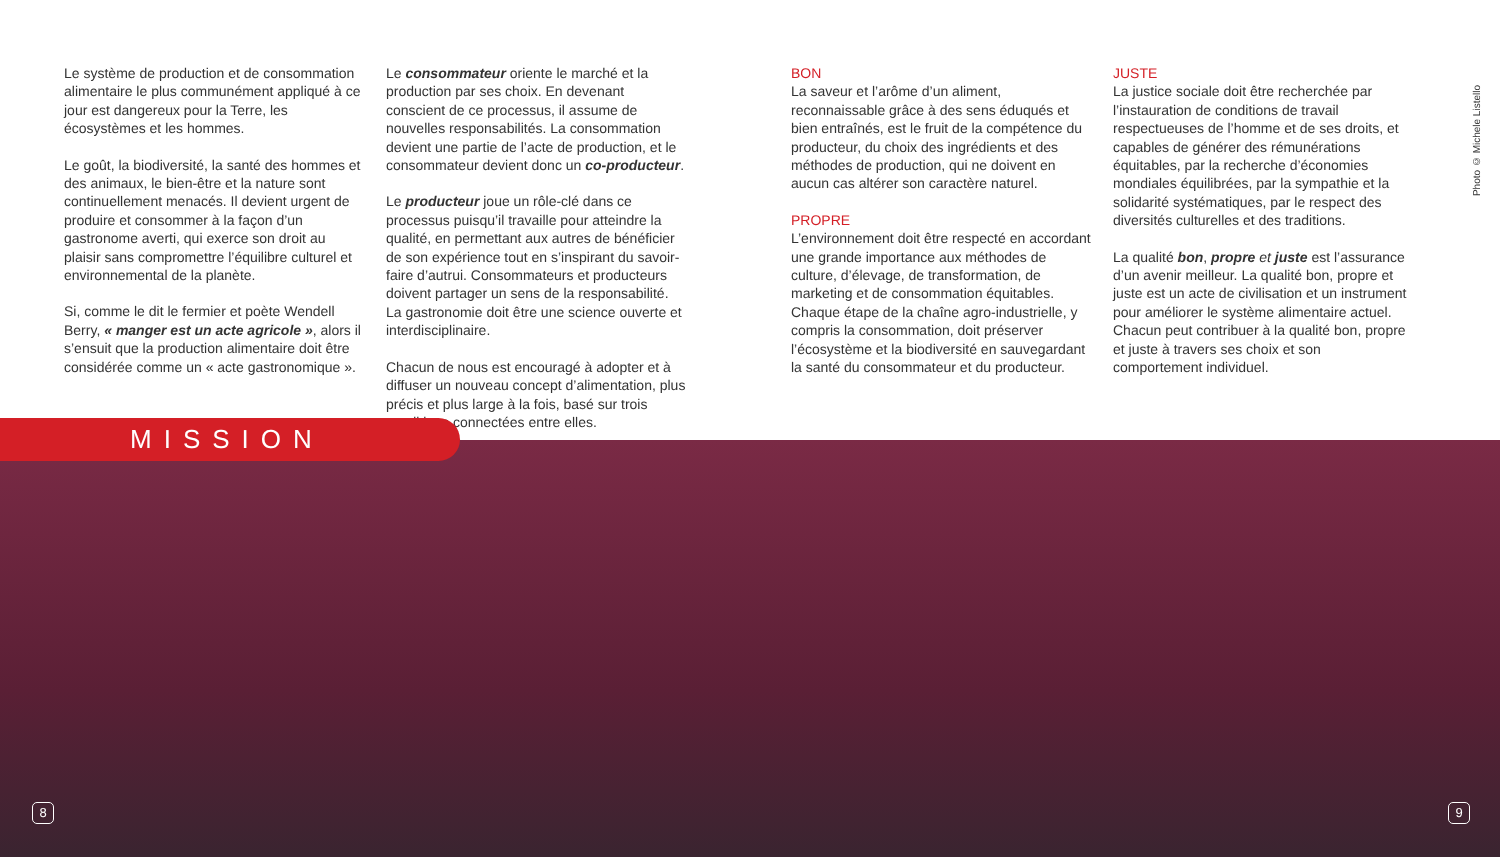Le système de production et de consommation alimentaire le plus communément appliqué à ce jour est dangereux pour la Terre, les écosystèmes et les hommes.
Le goût, la biodiversité, la santé des hommes et des animaux, le bien-être et la nature sont continuellement menacés. Il devient urgent de produire et consommer à la façon d’un gastronome averti, qui exerce son droit au plaisir sans compromettre l’équilibre culturel et environnemental de la planète.
Si, comme le dit le fermier et poète Wendell Berry, « manger est un acte agricole », alors il s’ensuit que la production alimentaire doit être considérée comme un « acte gastronomique ».
Le consommateur oriente le marché et la production par ses choix. En devenant conscient de ce processus, il assume de nouvelles responsabilités. La consommation devient une partie de l’acte de production, et le consommateur devient donc un co-producteur.
Le producteur joue un rôle-clé dans ce processus puisqu’il travaille pour atteindre la qualité, en permettant aux autres de bénéficier de son expérience tout en s’inspirant du savoir-faire d’autrui. Consommateurs et producteurs doivent partager un sens de la responsabilité. La gastronomie doit être une science ouverte et interdisciplinaire.
Chacun de nous est encouragé à adopter et à diffuser un nouveau concept d’alimentation, plus précis et plus large à la fois, basé sur trois conditions connectées entre elles.
BON
La saveur et l’arôme d’un aliment, reconnaissable grâce à des sens éduqués et bien entraînés, est le fruit de la compétence du producteur, du choix des ingrédients et des méthodes de production, qui ne doivent en aucun cas altérer son caractère naturel.
PROPRE
L’environnement doit être respecté en accordant une grande importance aux méthodes de culture, d’élevage, de transformation, de marketing et de consommation équitables. Chaque étape de la chaîne agro-industrielle, y compris la consommation, doit préserver l’écosystème et la biodiversité en sauvegardant la santé du consommateur et du producteur.
JUSTE
La justice sociale doit être recherchée par l’instauration de conditions de travail respectueuses de l’homme et de ses droits, et capables de générer des rémunérations équitables, par la recherche d’économies mondiales équilibrées, par la sympathie et la solidarité systématiques, par le respect des diversités culturelles et des traditions.
La qualité bon, propre et juste est l’assurance d’un avenir meilleur. La qualité bon, propre et juste est un acte de civilisation et un instrument pour améliorer le système alimentaire actuel. Chacun peut contribuer à la qualité bon, propre et juste à travers ses choix et son comportement individuel.
Photo © Michele Listello
MISSION
8 9